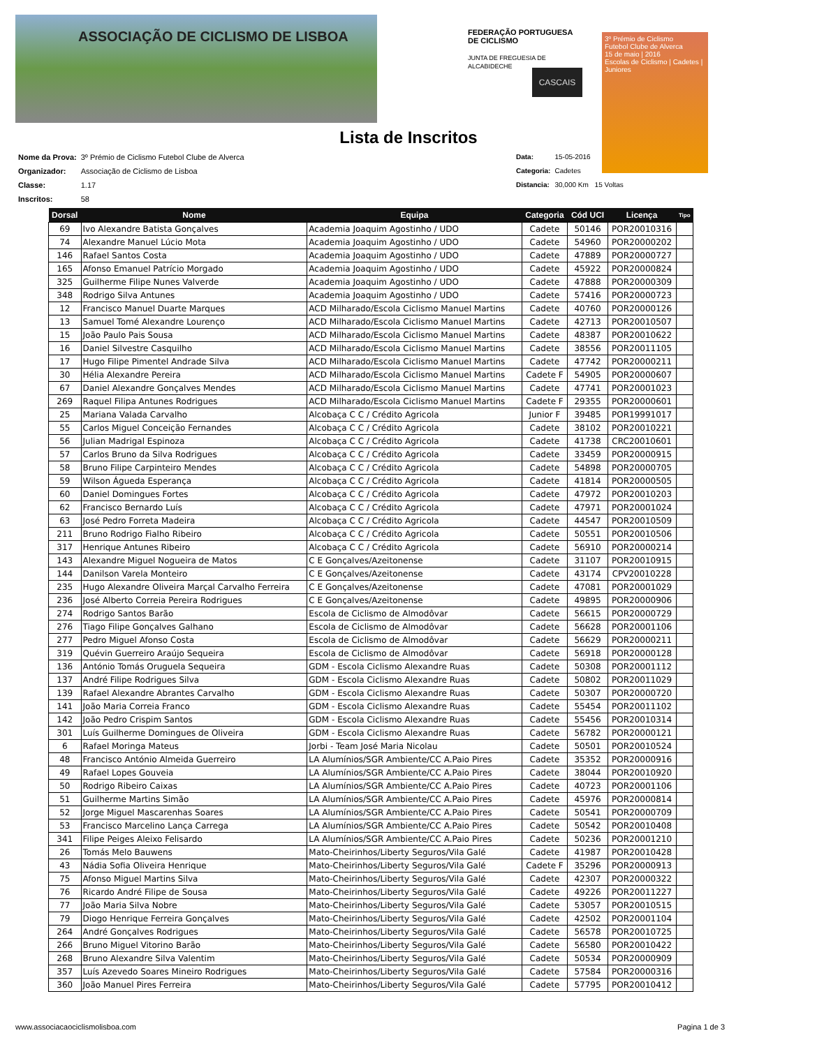ASSOCIAÇÃO DE CICLISMO DE LISBOA
FEDERAÇÃO PORTUGUESA DE CICLISMO
JUNTA DE FREGUESIA DE ALCABIDECHE
CASCAIS
3º Prémio de Ciclismo
Futebol Clube de Alverca
15 de maio | 2016
Escolas de Ciclismo | Cadetes | Juniores
Lista de Inscritos
| Nome da Prova: | 3º Prémio de Ciclismo Futebol Clube de Alverca |
| Organizador: | Associação de Ciclismo de Lisboa |
| Classe: | 1.17 |
| Inscritos: | 58 |
| Data: | 15-05-2016 | |
| Categoria: | Cadetes | |
| Distancia: | 30,000 Km | 15 Voltas |
| Dorsal | Nome | Equipa | Categoria | Cód UCI | Licença | Tipo |
| --- | --- | --- | --- | --- | --- | --- |
| 69 | Ivo Alexandre Batista Gonçalves | Academia Joaquim Agostinho / UDO | Cadete | 50146 | POR20010316 | |
| 74 | Alexandre Manuel Lúcio Mota | Academia Joaquim Agostinho / UDO | Cadete | 54960 | POR20000202 | |
| 146 | Rafael Santos Costa | Academia Joaquim Agostinho / UDO | Cadete | 47889 | POR20000727 | |
| 165 | Afonso Emanuel Patrício Morgado | Academia Joaquim Agostinho / UDO | Cadete | 45922 | POR20000824 | |
| 325 | Guilherme Filipe Nunes Valverde | Academia Joaquim Agostinho / UDO | Cadete | 47888 | POR20000309 | |
| 348 | Rodrigo Silva Antunes | Academia Joaquim Agostinho / UDO | Cadete | 57416 | POR20000723 | |
| 12 | Francisco Manuel Duarte Marques | ACD Milharado/Escola Ciclismo Manuel Martins | Cadete | 40760 | POR20000126 | |
| 13 | Samuel Tomé Alexandre Lourenço | ACD Milharado/Escola Ciclismo Manuel Martins | Cadete | 42713 | POR20010507 | |
| 15 | João Paulo Pais Sousa | ACD Milharado/Escola Ciclismo Manuel Martins | Cadete | 48387 | POR20010622 | |
| 16 | Daniel Silvestre Casquilho | ACD Milharado/Escola Ciclismo Manuel Martins | Cadete | 38556 | POR20011105 | |
| 17 | Hugo Filipe Pimentel Andrade Silva | ACD Milharado/Escola Ciclismo Manuel Martins | Cadete | 47742 | POR20000211 | |
| 30 | Hélia Alexandre Pereira | ACD Milharado/Escola Ciclismo Manuel Martins | Cadete F | 54905 | POR20000607 | |
| 67 | Daniel Alexandre Gonçalves Mendes | ACD Milharado/Escola Ciclismo Manuel Martins | Cadete | 47741 | POR20001023 | |
| 269 | Raquel Filipa Antunes Rodrigues | ACD Milharado/Escola Ciclismo Manuel Martins | Cadete F | 29355 | POR20000601 | |
| 25 | Mariana Valada Carvalho | Alcobaça C C / Crédito Agricola | Junior F | 39485 | POR19991017 | |
| 55 | Carlos Miguel Conceição Fernandes | Alcobaça C C / Crédito Agricola | Cadete | 38102 | POR20010221 | |
| 56 | Julian Madrigal Espinoza | Alcobaça C C / Crédito Agricola | Cadete | 41738 | CRC20010601 | |
| 57 | Carlos Bruno da Silva Rodrigues | Alcobaça C C / Crédito Agricola | Cadete | 33459 | POR20000915 | |
| 58 | Bruno Filipe Carpinteiro Mendes | Alcobaça C C / Crédito Agricola | Cadete | 54898 | POR20000705 | |
| 59 | Wilson Águeda Esperança | Alcobaça C C / Crédito Agricola | Cadete | 41814 | POR20000505 | |
| 60 | Daniel Domingues Fortes | Alcobaça C C / Crédito Agricola | Cadete | 47972 | POR20010203 | |
| 62 | Francisco Bernardo Luís | Alcobaça C C / Crédito Agricola | Cadete | 47971 | POR20001024 | |
| 63 | José Pedro Forreta Madeira | Alcobaça C C / Crédito Agricola | Cadete | 44547 | POR20010509 | |
| 211 | Bruno Rodrigo Fialho Ribeiro | Alcobaça C C / Crédito Agricola | Cadete | 50551 | POR20010506 | |
| 317 | Henrique Antunes Ribeiro | Alcobaça C C / Crédito Agricola | Cadete | 56910 | POR20000214 | |
| 143 | Alexandre Miguel Nogueira de Matos | C E Gonçalves/Azeitonense | Cadete | 31107 | POR20010915 | |
| 144 | Danilson Varela Monteiro | C E Gonçalves/Azeitonense | Cadete | 43174 | CPV20010228 | |
| 235 | Hugo Alexandre Oliveira Marçal Carvalho Ferreira | C E Gonçalves/Azeitonense | Cadete | 47081 | POR20001029 | |
| 236 | José Alberto Correia Pereira Rodrigues | C E Gonçalves/Azeitonense | Cadete | 49895 | POR20000906 | |
| 274 | Rodrigo Santos Barão | Escola de Ciclismo de Almodôvar | Cadete | 56615 | POR20000729 | |
| 276 | Tiago Filipe Gonçalves Galhano | Escola de Ciclismo de Almodôvar | Cadete | 56628 | POR20001106 | |
| 277 | Pedro Miguel Afonso Costa | Escola de Ciclismo de Almodôvar | Cadete | 56629 | POR20000211 | |
| 319 | Quévin Guerreiro Araújo Sequeira | Escola de Ciclismo de Almodôvar | Cadete | 56918 | POR20000128 | |
| 136 | António Tomás Oruguela Sequeira | GDM - Escola Ciclismo Alexandre Ruas | Cadete | 50308 | POR20001112 | |
| 137 | André Filipe Rodrigues Silva | GDM - Escola Ciclismo Alexandre Ruas | Cadete | 50802 | POR20011029 | |
| 139 | Rafael Alexandre Abrantes Carvalho | GDM - Escola Ciclismo Alexandre Ruas | Cadete | 50307 | POR20000720 | |
| 141 | João Maria Correia Franco | GDM - Escola Ciclismo Alexandre Ruas | Cadete | 55454 | POR20011102 | |
| 142 | João Pedro Crispim Santos | GDM - Escola Ciclismo Alexandre Ruas | Cadete | 55456 | POR20010314 | |
| 301 | Luís Guilherme Domingues de Oliveira | GDM - Escola Ciclismo Alexandre Ruas | Cadete | 56782 | POR20000121 | |
| 6 | Rafael Moringa Mateus | Jorbi - Team José Maria Nicolau | Cadete | 50501 | POR20010524 | |
| 48 | Francisco António Almeida Guerreiro | LA Alumínios/SGR Ambiente/CC A.Paio Pires | Cadete | 35352 | POR20000916 | |
| 49 | Rafael Lopes Gouveia | LA Alumínios/SGR Ambiente/CC A.Paio Pires | Cadete | 38044 | POR20010920 | |
| 50 | Rodrigo Ribeiro Caixas | LA Alumínios/SGR Ambiente/CC A.Paio Pires | Cadete | 40723 | POR20001106 | |
| 51 | Guilherme Martins Simão | LA Alumínios/SGR Ambiente/CC A.Paio Pires | Cadete | 45976 | POR20000814 | |
| 52 | Jorge Miguel Mascarenhas Soares | LA Alumínios/SGR Ambiente/CC A.Paio Pires | Cadete | 50541 | POR20000709 | |
| 53 | Francisco Marcelino Lança Carrega | LA Alumínios/SGR Ambiente/CC A.Paio Pires | Cadete | 50542 | POR20010408 | |
| 341 | Filipe Peiges Aleixo Felisardo | LA Alumínios/SGR Ambiente/CC A.Paio Pires | Cadete | 50236 | POR20001210 | |
| 26 | Tomás Melo Bauwens | Mato-Cheirinhos/Liberty Seguros/Vila Galé | Cadete | 41987 | POR20010428 | |
| 43 | Nádia Sofia Oliveira Henrique | Mato-Cheirinhos/Liberty Seguros/Vila Galé | Cadete F | 35296 | POR20000913 | |
| 75 | Afonso Miguel Martins Silva | Mato-Cheirinhos/Liberty Seguros/Vila Galé | Cadete | 42307 | POR20000322 | |
| 76 | Ricardo André Filipe de Sousa | Mato-Cheirinhos/Liberty Seguros/Vila Galé | Cadete | 49226 | POR20011227 | |
| 77 | João Maria Silva Nobre | Mato-Cheirinhos/Liberty Seguros/Vila Galé | Cadete | 53057 | POR20010515 | |
| 79 | Diogo Henrique Ferreira Gonçalves | Mato-Cheirinhos/Liberty Seguros/Vila Galé | Cadete | 42502 | POR20001104 | |
| 264 | André Gonçalves Rodrigues | Mato-Cheirinhos/Liberty Seguros/Vila Galé | Cadete | 56578 | POR20010725 | |
| 266 | Bruno Miguel Vitorino Barão | Mato-Cheirinhos/Liberty Seguros/Vila Galé | Cadete | 56580 | POR20010422 | |
| 268 | Bruno Alexandre Silva Valentim | Mato-Cheirinhos/Liberty Seguros/Vila Galé | Cadete | 50534 | POR20000909 | |
| 357 | Luís Azevedo Soares Mineiro Rodrigues | Mato-Cheirinhos/Liberty Seguros/Vila Galé | Cadete | 57584 | POR20000316 | |
| 360 | João Manuel Pires Ferreira | Mato-Cheirinhos/Liberty Seguros/Vila Galé | Cadete | 57795 | POR20010412 | |
www.associacaociclismolisboa.com
Pagina 1 de 3